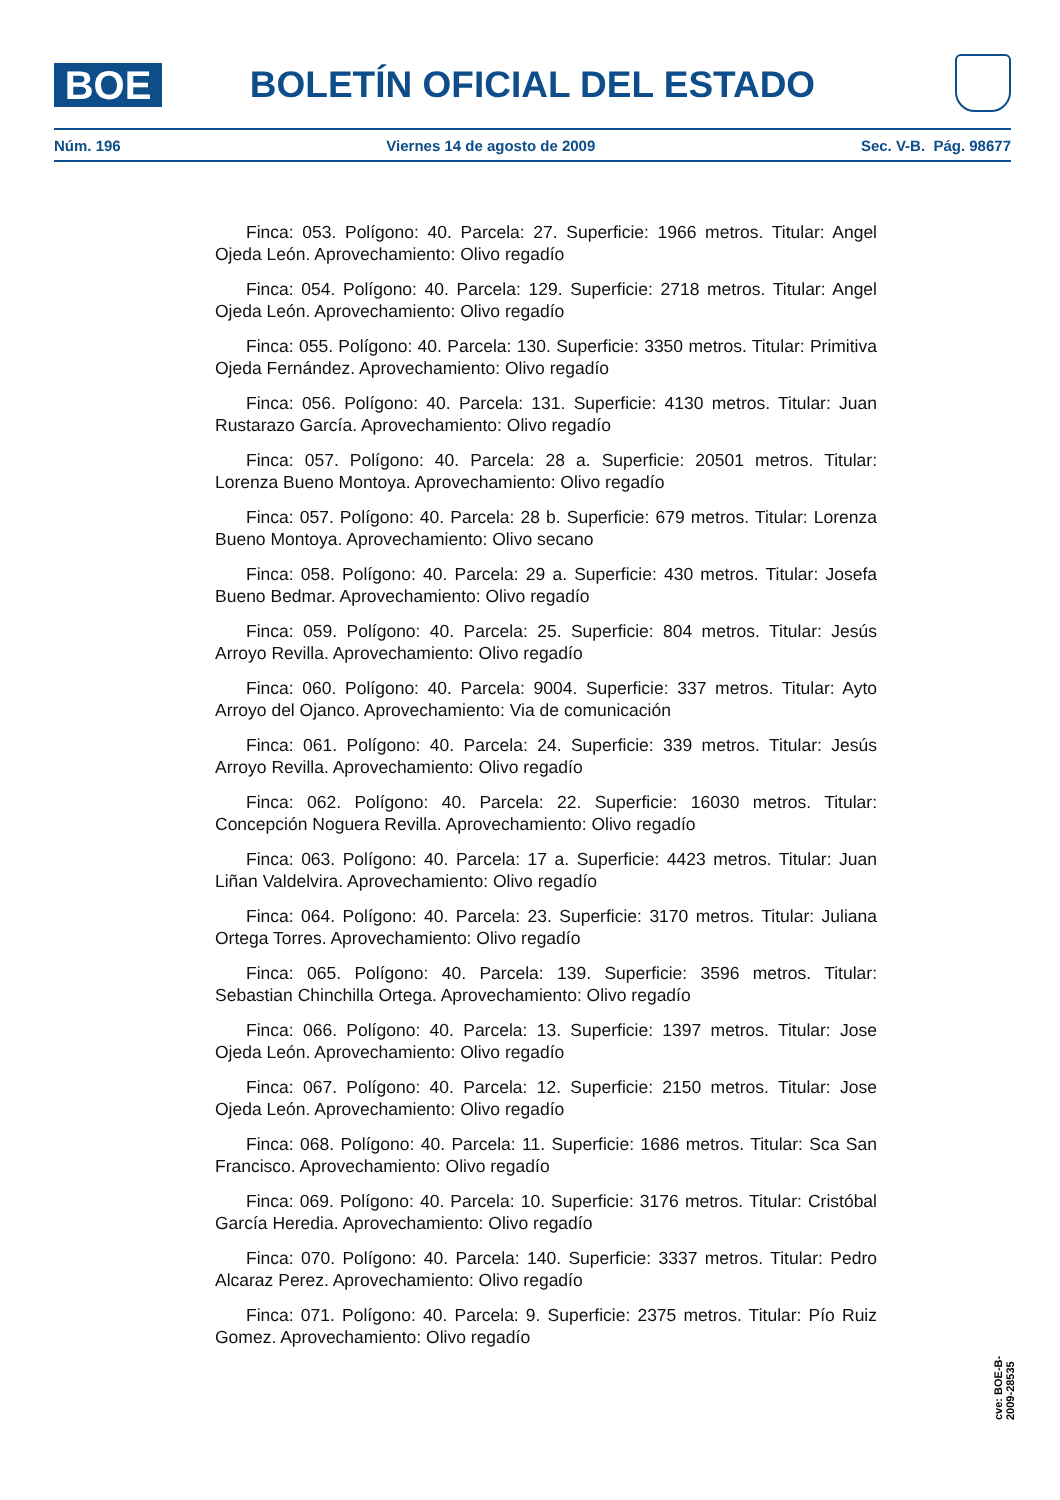BOE
BOLETÍN OFICIAL DEL ESTADO
Núm. 196 Viernes 14 de agosto de 2009 Sec. V-B. Pág. 98677
Finca: 053. Polígono: 40. Parcela: 27. Superficie: 1966 metros. Titular: Angel Ojeda León. Aprovechamiento: Olivo regadío
Finca: 054. Polígono: 40. Parcela: 129. Superficie: 2718 metros. Titular: Angel Ojeda León. Aprovechamiento: Olivo regadío
Finca: 055. Polígono: 40. Parcela: 130. Superficie: 3350 metros. Titular: Primitiva Ojeda Fernández. Aprovechamiento: Olivo regadío
Finca: 056. Polígono: 40. Parcela: 131. Superficie: 4130 metros. Titular: Juan Rustarazo García. Aprovechamiento: Olivo regadío
Finca: 057. Polígono: 40. Parcela: 28 a. Superficie: 20501 metros. Titular: Lorenza Bueno Montoya. Aprovechamiento: Olivo regadío
Finca: 057. Polígono: 40. Parcela: 28 b. Superficie: 679 metros. Titular: Lorenza Bueno Montoya. Aprovechamiento: Olivo secano
Finca: 058. Polígono: 40. Parcela: 29 a. Superficie: 430 metros. Titular: Josefa Bueno Bedmar. Aprovechamiento: Olivo regadío
Finca: 059. Polígono: 40. Parcela: 25. Superficie: 804 metros. Titular: Jesús Arroyo Revilla. Aprovechamiento: Olivo regadío
Finca: 060. Polígono: 40. Parcela: 9004. Superficie: 337 metros. Titular: Ayto Arroyo del Ojanco. Aprovechamiento: Via de comunicación
Finca: 061. Polígono: 40. Parcela: 24. Superficie: 339 metros. Titular: Jesús Arroyo Revilla. Aprovechamiento: Olivo regadío
Finca: 062. Polígono: 40. Parcela: 22. Superficie: 16030 metros. Titular: Concepción Noguera Revilla. Aprovechamiento: Olivo regadío
Finca: 063. Polígono: 40. Parcela: 17 a. Superficie: 4423 metros. Titular: Juan Liñan Valdelvira. Aprovechamiento: Olivo regadío
Finca: 064. Polígono: 40. Parcela: 23. Superficie: 3170 metros. Titular: Juliana Ortega Torres. Aprovechamiento: Olivo regadío
Finca: 065. Polígono: 40. Parcela: 139. Superficie: 3596 metros. Titular: Sebastian Chinchilla Ortega. Aprovechamiento: Olivo regadío
Finca: 066. Polígono: 40. Parcela: 13. Superficie: 1397 metros. Titular: Jose Ojeda León. Aprovechamiento: Olivo regadío
Finca: 067. Polígono: 40. Parcela: 12. Superficie: 2150 metros. Titular: Jose Ojeda León. Aprovechamiento: Olivo regadío
Finca: 068. Polígono: 40. Parcela: 11. Superficie: 1686 metros. Titular: Sca San Francisco. Aprovechamiento: Olivo regadío
Finca: 069. Polígono: 40. Parcela: 10. Superficie: 3176 metros. Titular: Cristóbal García Heredia. Aprovechamiento: Olivo regadío
Finca: 070. Polígono: 40. Parcela: 140. Superficie: 3337 metros. Titular: Pedro Alcaraz Perez. Aprovechamiento: Olivo regadío
Finca: 071. Polígono: 40. Parcela: 9. Superficie: 2375 metros. Titular: Pío Ruiz Gomez. Aprovechamiento: Olivo regadío
cve: BOE-B-2009-28535